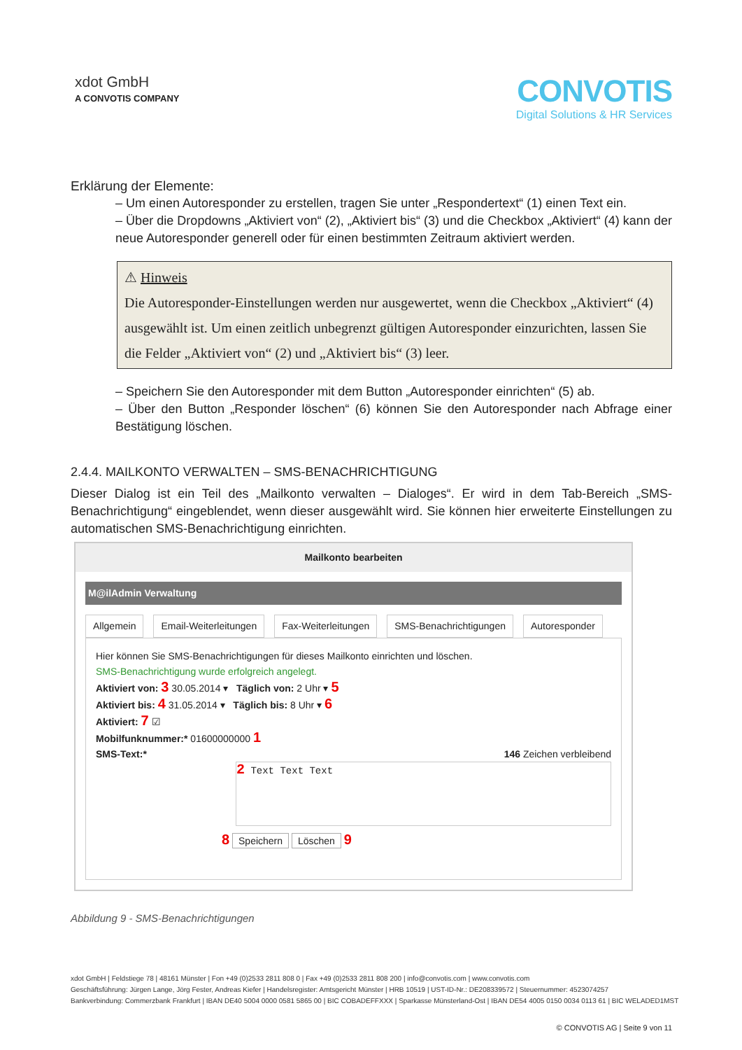xdot GmbH
A CONVOTIS COMPANY
CONVOTIS
Digital Solutions & HR Services
Erklärung der Elemente:
– Um einen Autoresponder zu erstellen, tragen Sie unter „Respondertext“ (1) einen Text ein.
– Über die Dropdowns „Aktiviert von“ (2), „Aktiviert bis“ (3) und die Checkbox „Aktiviert“ (4) kann der neue Autoresponder generell oder für einen bestimmten Zeitraum aktiviert werden.
⚠ Hinweis
Die Autoresponder-Einstellungen werden nur ausgewertet, wenn die Checkbox „Aktiviert“ (4) ausgewählt ist. Um einen zeitlich unbegrenzt gültigen Autoresponder einzurichten, lassen Sie die Felder „Aktiviert von“ (2) und „Aktiviert bis“ (3) leer.
– Speichern Sie den Autoresponder mit dem Button „Autoresponder einrichten“ (5) ab.
– Über den Button „Responder löschen“ (6) können Sie den Autoresponder nach Abfrage einer Bestätigung löschen.
2.4.4. MAILKONTO VERWALTEN – SMS-BENACHRICHTIGUNG
Dieser Dialog ist ein Teil des „Mailkonto verwalten – Dialoges“. Er wird in dem Tab-Bereich „SMS-Benachrichtigung“ eingeblendet, wenn dieser ausgewählt wird. Sie können hier erweiterte Einstellungen zu automatischen SMS-Benachrichtigung einrichten.
Mailkonto bearbeiten
M@ilAdmin Verwaltung
Allgemein Email-Weiterleitungen Fax-Weiterleitungen SMS-Benachrichtigungen Autoresponder
Hier können Sie SMS-Benachrichtigungen für dieses Mailkonto einrichten und löschen.
SMS-Benachrichtigung wurde erfolgreich angelegt.
Aktiviert von: 3 30.05.2014 ▾ Täglich von: 2 Uhr ▾ 5
Aktiviert bis: 4 31.05.2014 ▾ Täglich bis: 8 Uhr ▾ 6
Aktiviert: 7 ☑
Mobilfunknummer:* 01600000000 1
SMS-Text:* 146 Zeichen verbleibend
2 Text Text Text
8 Speichern Löschen 9
Abbildung 9 - SMS-Benachrichtigungen
xdot GmbH | Feldstiege 78 | 48161 Münster | Fon +49 (0)2533 2811 808 0 | Fax +49 (0)2533 2811 808 200 | info@convotis.com | www.convotis.com
Geschäftsführung: Jürgen Lange, Jörg Fester, Andreas Kiefer | Handelsregister: Amtsgericht Münster | HRB 10519 | UST-ID-Nr.: DE208339572 | Steuernummer: 4523074257
Bankverbindung: Commerzbank Frankfurt | IBAN DE40 5004 0000 0581 5865 00 | BIC COBADEFFXXX | Sparkasse Münsterland-Ost | IBAN DE54 4005 0150 0034 0113 61 | BIC WELADED1MST
© CONVOTIS AG | Seite 9 von 11